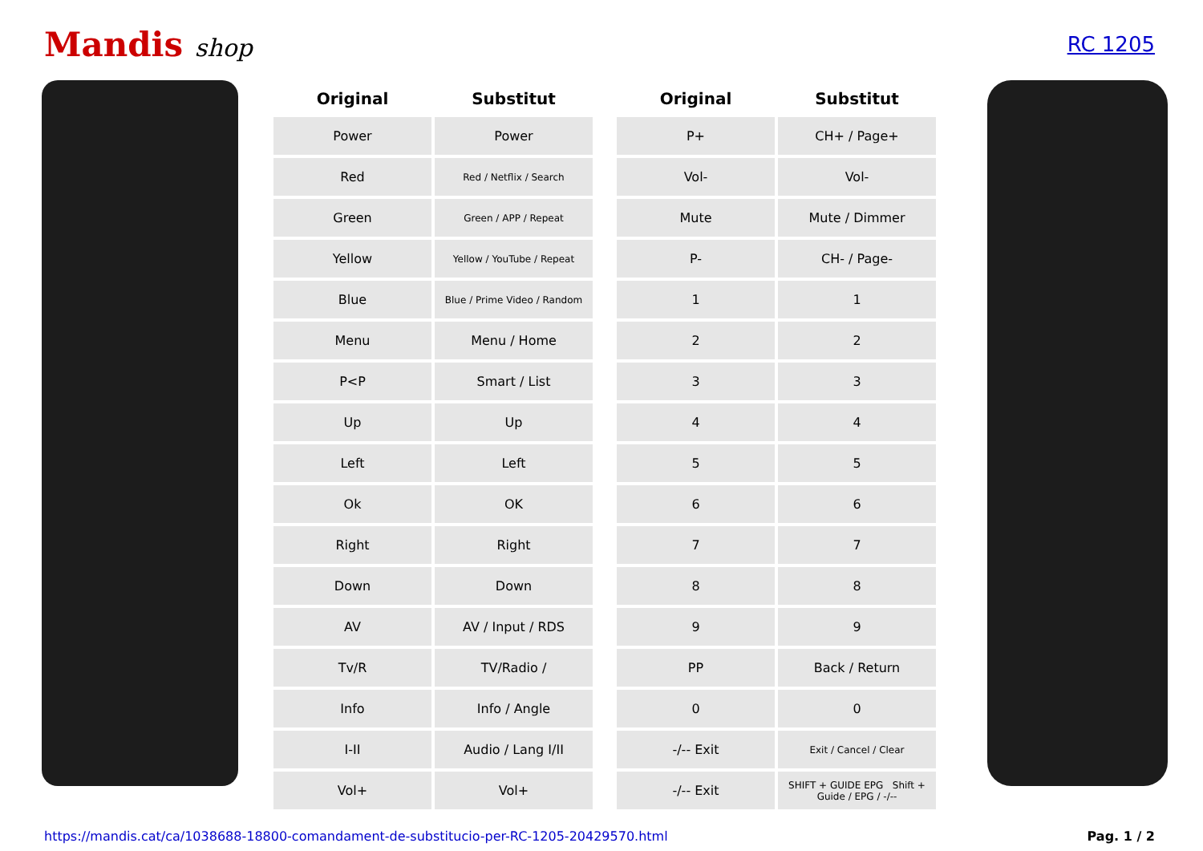Mandis shop
RC 1205
| Original | Substitut | | Original | Substitut |
| --- | --- | --- | --- | --- |
| Power | Power | | P+ | CH+ / Page+ |
| Red | Red / Netflix / Search | | Vol- | Vol- |
| Green | Green / APP / Repeat | | Mute | Mute / Dimmer |
| Yellow | Yellow / YouTube / Repeat | | P- | CH- / Page- |
| Blue | Blue / Prime Video / Random | | 1 | 1 |
| Menu | Menu / Home | | 2 | 2 |
| P<P | Smart / List | | 3 | 3 |
| Up | Up | | 4 | 4 |
| Left | Left | | 5 | 5 |
| Ok | OK | | 6 | 6 |
| Right | Right | | 7 | 7 |
| Down | Down | | 8 | 8 |
| AV | AV / Input / RDS | | 9 | 9 |
| Tv/R | TV/Radio / | | PP | Back / Return |
| Info | Info / Angle | | 0 | 0 |
| I-II | Audio / Lang I/II | | -/-- Exit | Exit / Cancel / Clear |
| Vol+ | Vol+ | | -/-- Exit | SHIFT + GUIDE EPG Shift + Guide / EPG / -/-- |
https://mandis.cat/ca/1038688-18800-comandament-de-substitucio-per-RC-1205-20429570.html Pag. 1 / 2